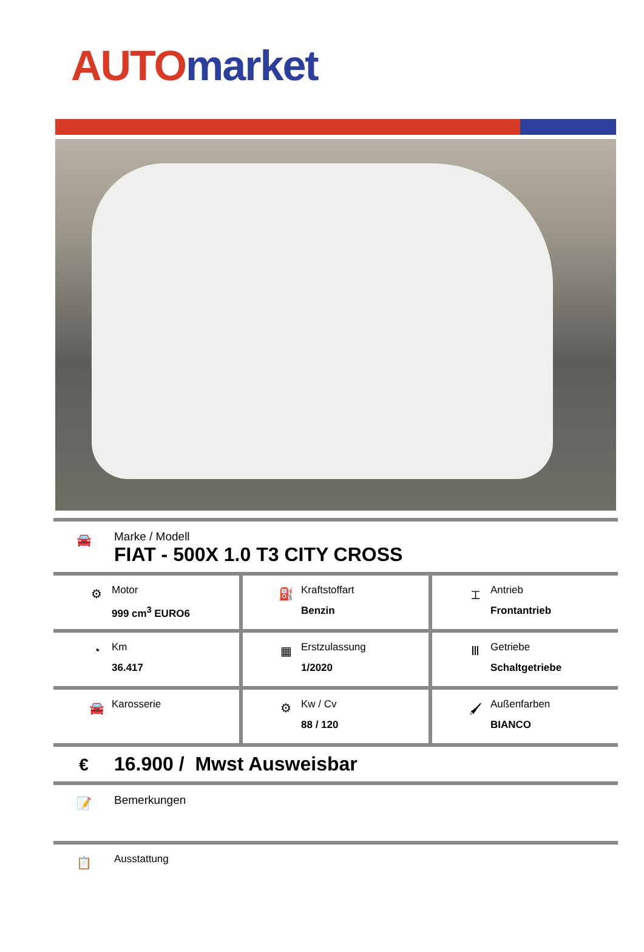AUTO market
🚘
Marke / Modell
FIAT - 500X 1.0 T3 CITY CROSS
⚙
Motor
999 cm<sup>3</sup> EURO6
⛽
Kraftstoffart
Benzin
⌶
Antrieb
Frontantrieb
◔
Km
36.417
▦
Erstzulassung
1/2020
Ⅲ
Getriebe
Schaltgetriebe
🚘
Karosserie
⚙
Kw / Cv
88 / 120
🖌
Außenfarben
BIANCO
€
16.900 / Mwst Ausweisbar
📝
Bemerkungen
📋
Ausstattung